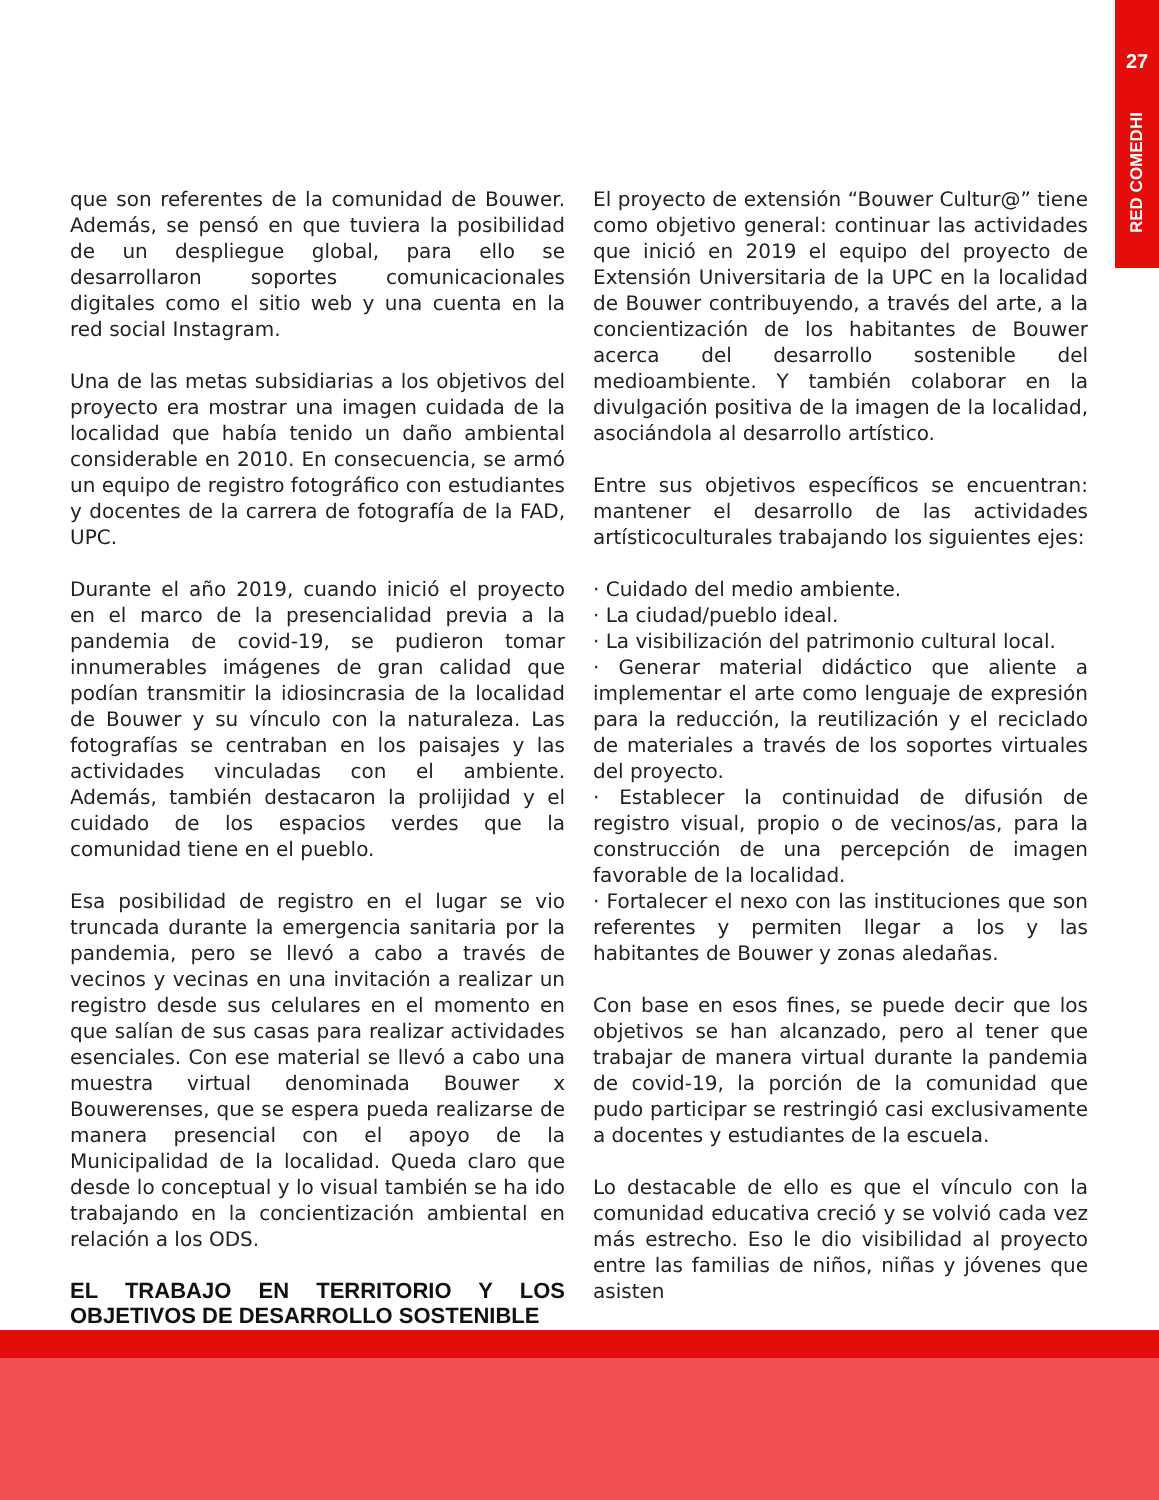27
RED COMEDHI
que son referentes de la comunidad de Bouwer. Además, se pensó en que tuviera la posibilidad de un despliegue global, para ello se desarrollaron soportes comunicacionales digitales como el sitio web y una cuenta en la red social Instagram.
Una de las metas subsidiarias a los objetivos del proyecto era mostrar una imagen cuidada de la localidad que había tenido un daño ambiental considerable en 2010. En consecuencia, se armó un equipo de registro fotográfico con estudiantes y docentes de la carrera de fotografía de la FAD, UPC.
Durante el año 2019, cuando inició el proyecto en el marco de la presencialidad previa a la pandemia de covid-19, se pudieron tomar innumerables imágenes de gran calidad que podían transmitir la idiosincrasia de la localidad de Bouwer y su vínculo con la naturaleza. Las fotografías se centraban en los paisajes y las actividades vinculadas con el ambiente. Además, también destacaron la prolijidad y el cuidado de los espacios verdes que la comunidad tiene en el pueblo.
Esa posibilidad de registro en el lugar se vio truncada durante la emergencia sanitaria por la pandemia, pero se llevó a cabo a través de vecinos y vecinas en una invitación a realizar un registro desde sus celulares en el momento en que salían de sus casas para realizar actividades esenciales. Con ese material se llevó a cabo una muestra virtual denominada Bouwer x Bouwerenses, que se espera pueda realizarse de manera presencial con el apoyo de la Municipalidad de la localidad. Queda claro que desde lo conceptual y lo visual también se ha ido trabajando en la concientización ambiental en relación a los ODS.
EL TRABAJO EN TERRITORIO Y LOS OBJETIVOS DE DESARROLLO SOSTENIBLE
El proyecto de extensión “Bouwer Cultur@” tiene como objetivo general: continuar las actividades que inició en 2019 el equipo del proyecto de Extensión Universitaria de la UPC en la localidad de Bouwer contribuyendo, a través del arte, a la concientización de los habitantes de Bouwer acerca del desarrollo sostenible del medioambiente. Y también colaborar en la divulgación positiva de la imagen de la localidad, asociándola al desarrollo artístico.
Entre sus objetivos específicos se encuentran: mantener el desarrollo de las actividades artísticoculturales trabajando los siguientes ejes:
· Cuidado del medio ambiente.
· La ciudad/pueblo ideal.
· La visibilización del patrimonio cultural local.
· Generar material didáctico que aliente a implementar el arte como lenguaje de expresión para la reducción, la reutilización y el reciclado de materiales a través de los soportes virtuales del proyecto.
· Establecer la continuidad de difusión de registro visual, propio o de vecinos/as, para la construcción de una percepción de imagen favorable de la localidad.
· Fortalecer el nexo con las instituciones que son referentes y permiten llegar a los y las habitantes de Bouwer y zonas aledañas.
Con base en esos fines, se puede decir que los objetivos se han alcanzado, pero al tener que trabajar de manera virtual durante la pandemia de covid-19, la porción de la comunidad que pudo participar se restringió casi exclusivamente a docentes y estudiantes de la escuela.
Lo destacable de ello es que el vínculo con la comunidad educativa creció y se volvió cada vez más estrecho. Eso le dio visibilidad al proyecto entre las familias de niños, niñas y jóvenes que asisten